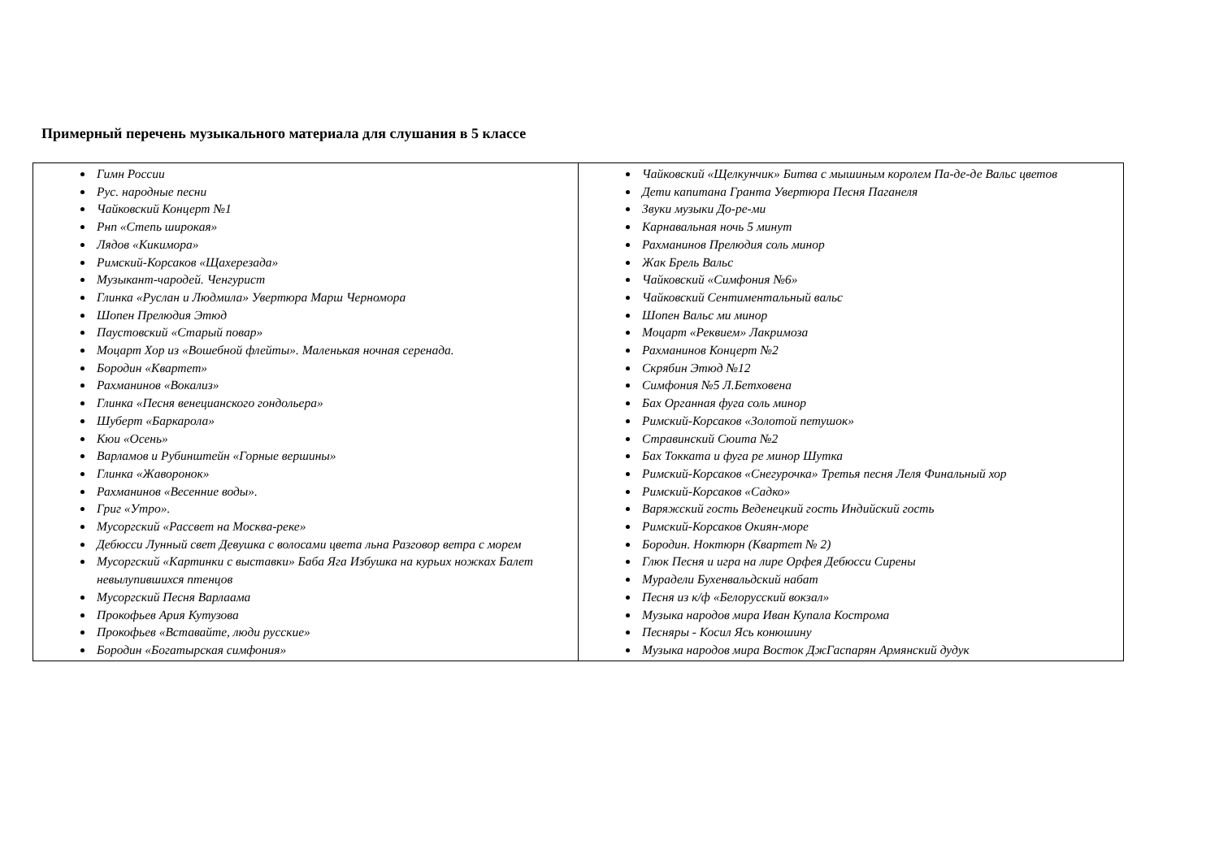Примерный перечень музыкального материала для слушания в 5 классе
| Гимн России Рус. народные песни Чайковский Концерт №1 Рнп «Степь широкая» Лядов «Кикимора» Римский-Корсаков «Щахерезада» Музыкант-чародей. Ченгурист Глинка «Руслан и Людмила» Увертюра Марш Черномора Шопен Прелюдия Этюд Паустовский «Старый повар» Моцарт Хор из «Вошебной флейты». Маленькая ночная серенада. Бородин «Квартет» Рахманинов «Вокализ» Глинка «Песня венецианского гондольера» Шуберт «Баркарола» Кюи «Осень» Варламов и Рубинштейн «Горные вершины» Глинка «Жаворонок» Рахманинов «Весенние воды». Григ «Утро». Мусоргский «Рассвет на Москва-реке» Дебюсси Лунный свет Девушка с волосами цвета льна Разговор ветра с морем Мусоргский «Картинки с выставки» Баба Яга Избушка на курьих ножках Балет невылупившихся птенцов Мусоргский Песня Варлаама Прокофьев Ария Кутузова Прокофьев «Вставайте, люди русские» Бородин «Богатырская симфония» | Чайковский «Щелкунчик» Битва с мышиным королем Па-де-де Вальс цветов Дети капитана Гранта Увертюра Песня Паганеля Звуки музыки До-ре-ми Карнавальная ночь 5 минут Рахманинов Прелюдия соль минор Жак Брель Вальс Чайковский «Симфония №6» Чайковский Сентиментальный вальс Шопен Вальс ми минор Моцарт «Реквием» Лакримоза Рахманинов Концерт №2 Скрябин Этюд №12 Симфония №5 Л.Бетховена Бах Органная фуга соль минор Римский-Корсаков «Золотой петушок» Стравинский Сюита №2 Бах Токката и фуга ре минор Шутка Римский-Корсаков «Снегурочка» Третья песня Леля Финальный хор Римский-Корсаков «Садко» Варяжский гость Веденецкий гость Индийский гость Римский-Корсаков Окиян-море Бородин. Ноктюрн (Квартет № 2) Глюк Песня и игра на лире Орфея Дебюсси Сирены Мурадели Бухенвальдский набат Песня из к/ф «Белорусский вокзал» Музыка народов мира Иван Купала Кострома Песняры - Косил Ясь конюшину Музыка народов мира Восток ДжГаспарян Армянский дудук |